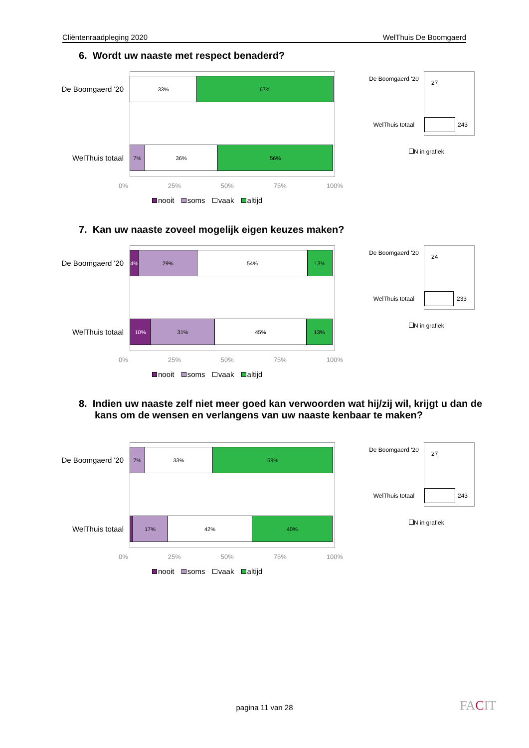Cliëntenraadpleging 2020 WelThuis De Boomgaerd
6. Wordt uw naaste met respect benaderd?
De Boomgaerd '20
WelThuis totaal
33% 67%
7% 36% 56%
0% 25% 50% 75% 100%
nooit soms vaak altijd
De Boomgaerd '20
27
WelThuis totaal
243
N in grafiek
7. Kan uw naaste zoveel mogelijk eigen keuzes maken?
De Boomgaerd '20
WelThuis totaal
4% 29% 54% 13%
10% 31% 45% 13%
0% 25% 50% 75% 100%
nooit soms vaak altijd
De Boomgaerd '20
24
WelThuis totaal
233
N in grafiek
8. Indien uw naaste zelf niet meer goed kan verwoorden wat hij/zij wil, krijgt u dan de kans om de wensen en verlangens van uw naaste kenbaar te maken?
De Boomgaerd '20
WelThuis totaal
7% 33% 59%
17% 42% 40%
0% 25% 50% 75% 100%
nooit soms vaak altijd
De Boomgaerd '20
27
WelThuis totaal
243
N in grafiek
pagina 11 van 28 FACIT